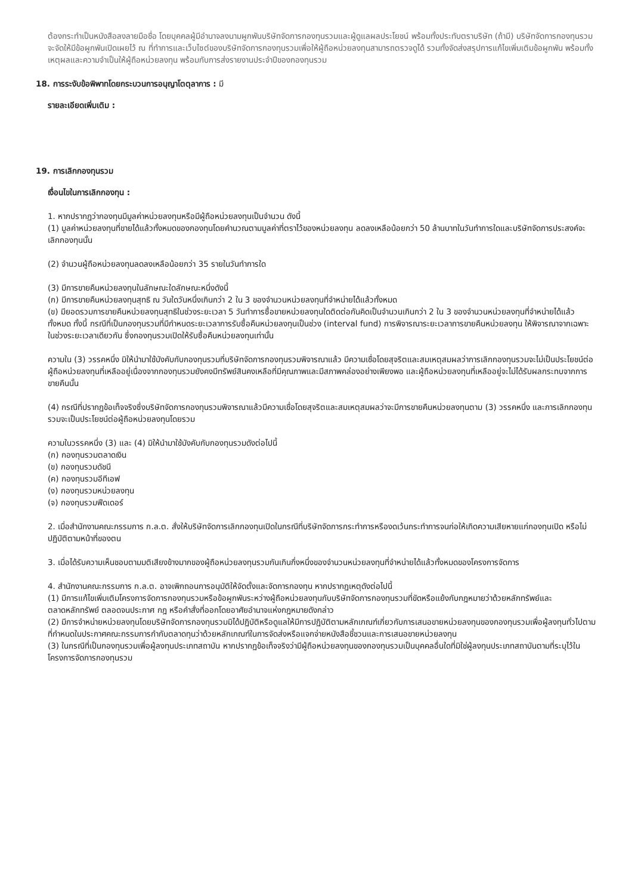ต้องกระทำเป็นหนังสือลงลายมือชื่อ โดยบุคคลผู้มีอำนาจลงนามผูกพันบริษัทจัดการกองทุนรวมและผู้ดูแลผลประโยชน์ พร้อมทั้งประทับตราบริษัท (ถ้ามี) บริษัทจัดการกองทุนรวมจะจัดให้มีข้อผูกพันเปิดเผยไว้ ณ ที่ทำการและเว็บไซต์ของบริษัทจัดการกองทุนรวมเพื่อให้ผู้ถือหน่วยลงทุนสามารถตรวจดูได้ รวมทั้งจัดส่งสรุปการแก้ไขเพิ่มเติมข้อผูกพัน พร้อมทั้งเหตุผลและความจำเป็นให้ผู้ถือหน่วยลงทุน พร้อมกับการส่งรายงานประจำปีของกองทุนรวม
18. การระงับข้อพิพาทโดยกระบวนการอนุญาโตตุลาการ : มี
รายละเอียดเพิ่มเติม :
19. การเลิกกองทุนรวม
เงื่อนไขในการเลิกกองทุน :
1. หากปรากฏว่ากองทุนมีมูลค่าหน่วยลงทุนหรือมีผู้ถือหน่วยลงทุนเป็นจำนวน ดังนี้
(1) มูลค่าหน่วยลงทุนที่ขายได้แล้วทั้งหมดของกองทุนโดยคำนวณตามมูลค่าที่ตราไว้ของหน่วยลงทุน ลดลงเหลือน้อยกว่า 50 ล้านบาทในวันทำการใดและบริษัทจัดการประสงค์จะเลิกกองทุนนั้น
(2) จำนวนผู้ถือหน่วยลงทุนลดลงเหลือน้อยกว่า 35 รายในวันทำการใด
(3) มีการขายคืนหน่วยลงทุนในลักษณะใดลักษณะหนึ่งดังนี้
(ก) มีการขายคืนหน่วยลงทุนสุทธิ ณ วันใดวันหนึ่งเกินกว่า 2 ใน 3 ของจำนวนหน่วยลงทุนที่จำหน่ายได้แล้วทั้งหมด
(ข) มียอดรวมการขายคืนหน่วยลงทุนสุทธิในช่วงระยะเวลา 5 วันทำการซื้อขายหน่วยลงทุนใดติดต่อกันคิดเป็นจำนวนเกินกว่า 2 ใน 3 ของจำนวนหน่วยลงทุนที่จำหน่ายได้แล้วทั้งหมด ทั้งนี้ กรณีที่เป็นกองทุนรวมที่มีกำหนดระยะเวลาการรับซื้อคืนหน่วยลงทุนเป็นช่วง (interval fund) การพิจารณาระยะเวลาการขายคืนหน่วยลงทุน ให้พิจารณาจากเฉพาะในช่วงระยะเวลาเดียวกัน ซึ่งกองทุนรวมเปิดให้รับซื้อคืนหน่วยลงทุนเท่านั้น
ความใน (3) วรรคหนึ่ง มิให้นำมาใช้บังคับกับกองทุนรวมที่บริษัทจัดการกองทุนรวมพิจารณาแล้ว มีความเชื่อโดยสุจริตและสมเหตุสมผลว่าการเลิกกองทุนรวมจะไม่เป็นประโยชน์ต่อผู้ถือหน่วยลงทุนที่เหลืออยู่เนื่องจากกองทุนรวมยังคงมีทรัพย์สินคงเหลือที่มีคุณภาพและมีสภาพคล่องอย่างเพียงพอ และผู้ถือหน่วยลงทุนที่เหลืออยู่จะไม่ได้รับผลกระทบจากการขายคืนนั้น
(4) กรณีที่ปรากฏข้อเท็จจริงซึ่งบริษัทจัดการกองทุนรวมพิจารณาแล้วมีความเชื่อโดยสุจริตและสมเหตุสมผลว่าจะมีการขายคืนหน่วยลงทุนตาม (3) วรรคหนึ่ง และการเลิกกองทุนรวมจะเป็นประโยชน์ต่อผู้ถือหน่วยลงทุนโดยรวม
ความในวรรคหนึ่ง (3) และ (4) มิให้นำมาใช้บังคับกับกองทุนรวมดังต่อไปนี้
(ก) กองทุนรวมตลาดเงิน
(ข) กองทุนรวมดัชนี
(ค) กองทุนรวมอีทีเอฟ
(ง) กองทุนรวมหน่วยลงทุน
(จ) กองทุนรวมฟีดเดอร์
2. เมื่อสำนักงานคณะกรรมการ ก.ล.ต. สั่งให้บริษัทจัดการเลิกกองทุนเปิดในกรณีที่บริษัทจัดการกระทำการหรืองดเว้นกระทำการจนก่อให้เกิดความเสียหายแก่กองทุนเปิด หรือไม่ปฏิบัติตามหน้าที่ของตน
3. เมื่อได้รับความเห็นชอบตามมติเสียงข้างมากของผู้ถือหน่วยลงทุนรวมกันเกินกึ่งหนึ่งของจำนวนหน่วยลงทุนที่จำหน่ายได้แล้วทั้งหมดของโครงการจัดการ
4. สำนักงานคณะกรรมการ ก.ล.ต. อาจเพิกถอนการอนุมัติให้จัดตั้งและจัดการกองทุน หากปรากฏเหตุดังต่อไปนี้
(1) มีการแก้ไขเพิ่มเติมโครงการจัดการกองทุนรวมหรือข้อผูกพันระหว่างผู้ถือหน่วยลงทุนกับบริษัทจัดการกองทุนรวมที่ขัดหรือแย้งกับกฎหมายว่าด้วยหลักทรัพย์และตลาดหลักทรัพย์ ตลอดจนประกาศ กฎ หรือคำสั่งที่ออกโดยอาศัยอำนาจแห่งกฎหมายดังกล่าว
(2) มีการจำหน่ายหน่วยลงทุนโดยบริษัทจัดการกองทุนรวมมิได้ปฏิบัติหรือดูแลให้มีการปฏิบัติตามหลักเกณฑ์เกี่ยวกับการเสนอขายหน่วยลงทุนของกองทุนรวมเพื่อผู้ลงทุนทั่วไปตามที่กำหนดในประกาศคณะกรรมการกำกับตลาดทุนว่าด้วยหลักเกณฑ์ในการจัดส่งหรือแจกจ่ายหนังสือชี้ชวนและการเสนอขายหน่วยลงทุน
(3) ในกรณีที่เป็นกองทุนรวมเพื่อผู้ลงทุนประเภทสถาบัน หากปรากฏข้อเท็จจริงว่ามีผู้ถือหน่วยลงทุนของกองทุนรวมเป็นบุคคลอื่นใดที่มิใช่ผู้ลงทุนประเภทสถาบันตามที่ระบุไว้ในโครงการจัดการกองทุนรวม